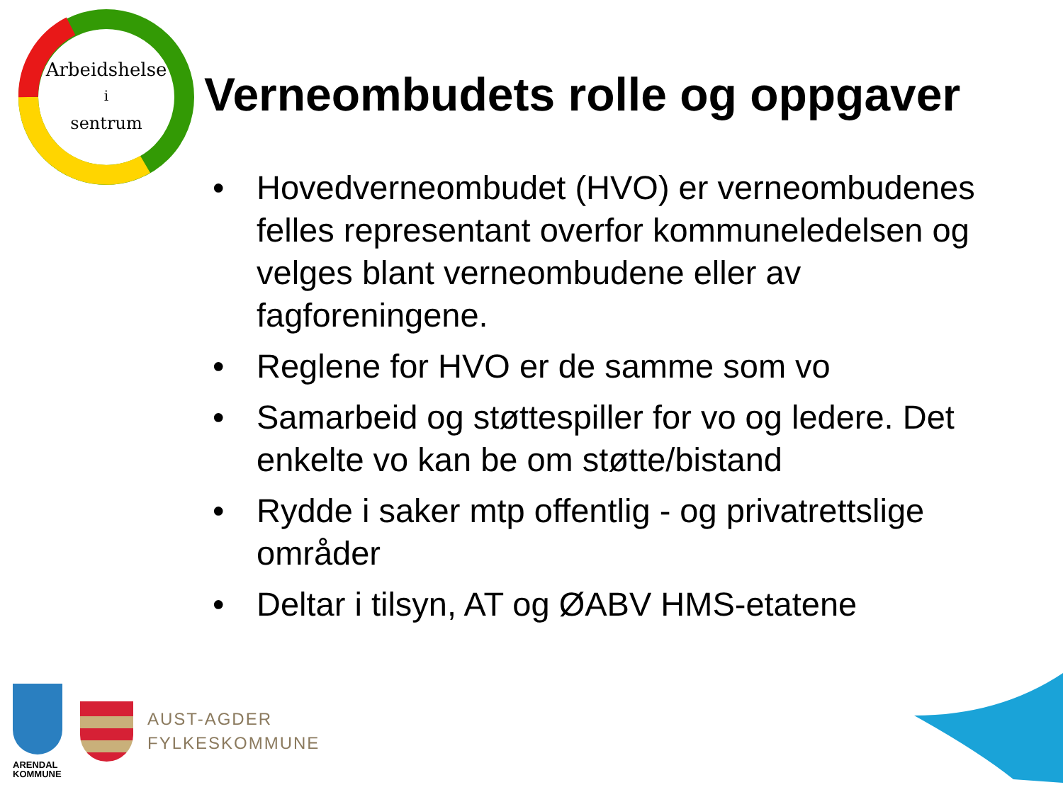Arbeidshelse
i
sentrum
Verneombudets rolle og oppgaver
• Hovedverneombudet (HVO) er verneombudenes felles representant overfor kommuneledelsen og velges blant verneombudene eller av fagforeningene.
• Reglene for HVO er de samme som vo
• Samarbeid og støttespiller for vo og ledere. Det enkelte vo kan be om støtte/bistand
• Rydde i saker mtp offentlig - og privatrettslige områder
• Deltar i tilsyn, AT og ØABV HMS-etatene
ARENDAL
KOMMUNE
AUST-AGDER
FYLKESKOMMUNE